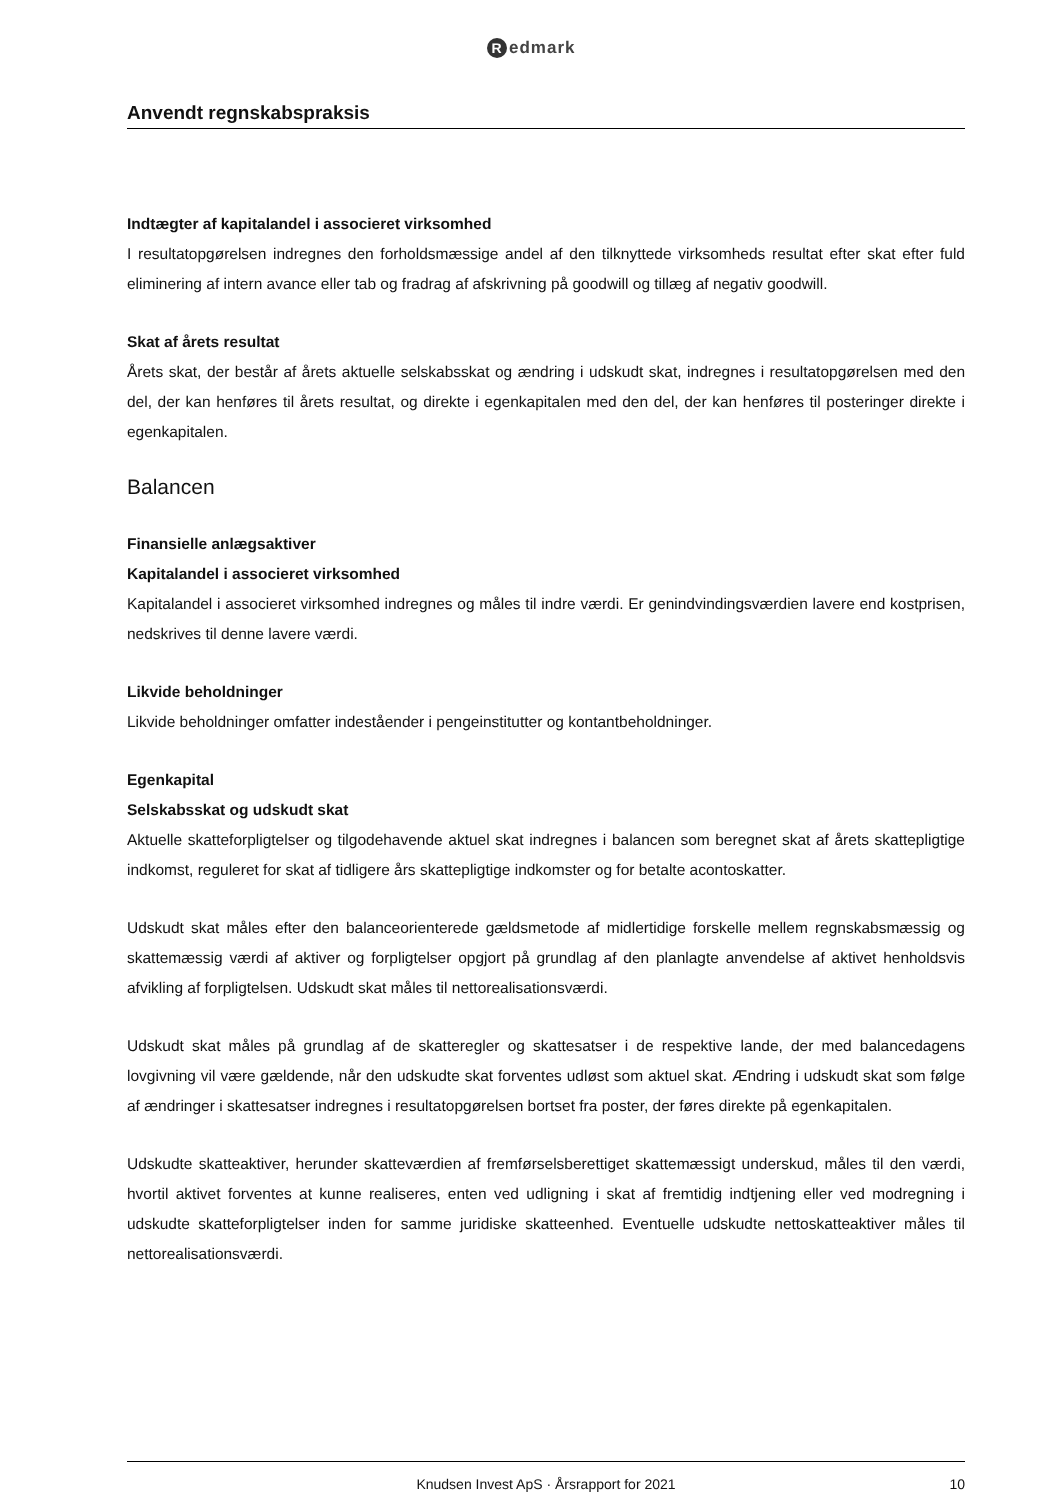Redmark
Anvendt regnskabspraksis
Indtægter af kapitalandel i associeret virksomhed
I resultatopgørelsen indregnes den forholdsmæssige andel af den tilknyttede virksomheds resultat efter skat efter fuld eliminering af intern avance eller tab og fradrag af afskrivning på goodwill og tillæg af negativ goodwill.
Skat af årets resultat
Årets skat, der består af årets aktuelle selskabsskat og ændring i udskudt skat, indregnes i resultatopgø­relsen med den del, der kan henføres til årets resultat, og direkte i egenkapitalen med den del, der kan henføres til posteringer direkte i egenkapitalen.
Balancen
Finansielle anlægsaktiver
Kapitalandel i associeret virksomhed
Kapitalandel i associeret virksomhed indregnes og måles til indre værdi. Er genindvindingsværdien lave­re end kostprisen, nedskrives til denne lavere værdi.
Likvide beholdninger
Likvide beholdninger omfatter indeståender i pengeinstitutter og kontantbeholdninger.
Egenkapital
Selskabsskat og udskudt skat
Aktuelle skatteforpligtelser og tilgodehavende aktuel skat indregnes i balancen som beregnet skat af årets skattepligtige indkomst, reguleret for skat af tidligere års skattepligtige indkomster og for betalte acontoskatter.
Udskudt skat måles efter den balanceorienterede gældsmetode af midlertidige forskelle mellem regn­skabsmæssig og skattemæssig værdi af aktiver og forpligtelser opgjort på grundlag af den planlagte an­vendelse af aktivet henholdsvis afvikling af forpligtelsen. Udskudt skat måles til nettorealisationsværdi.
Udskudt skat måles på grundlag af de skatteregler og skattesatser i de respektive lande, der med balan­cedagens lovgivning vil være gældende, når den udskudte skat forventes udløst som aktuel skat. Æn­dring i udskudt skat som følge af ændringer i skattesatser indregnes i resultatopgørelsen bortset fra poster, der føres direkte på egenkapitalen.
Udskudte skatteaktiver, herunder skatteværdien af fremførselsberettiget skattemæssigt underskud, måles til den værdi, hvortil aktivet forventes at kunne realiseres, enten ved udligning i skat af fremtidig indtjening eller ved modregning i udskudte skatteforpligtelser inden for samme juridiske skatteenhed. Eventuelle udskudte nettoskatteaktiver måles til nettorealisationsværdi.
Knudsen Invest ApS · Årsrapport for 2021 10